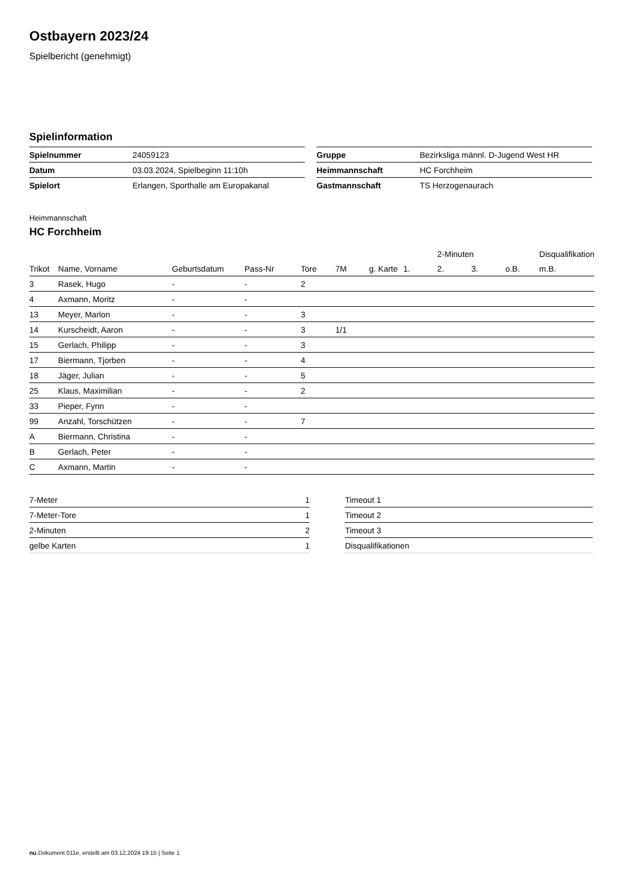Ostbayern 2023/24
Spielbericht (genehmigt)
Spielinformation
| Spielnummer | 24059123 |
| Datum | 03.03.2024, Spielbeginn 11:10h |
| Spielort | Erlangen, Sporthalle am Europakanal |
| Gruppe | Bezirksliga männl. D-Jugend West HR |
| Heimmannschaft | HC Forchheim |
| Gastmannschaft | TS Herzogenaurach |
Heimmannschaft
HC Forchheim
| | | | | | | | | 2-Minuten | | | Disqualifikation |
| --- | --- | --- | --- | --- | --- | --- | --- | --- | --- | --- | --- |
| Trikot | Name, Vorname | Geburtsdatum | Pass-Nr | Tore | 7M | g. Karte | 1. | 2. | 3. | o.B. | m.B. |
| 3 | Rasek, Hugo | - | - | 2 | | | | | | | |
| 4 | Axmann, Moritz | - | - | | | | | | | | |
| 13 | Meyer, Marlon | - | - | 3 | | | | | | | |
| 14 | Kurscheidt, Aaron | - | - | 3 | 1/1 | | | | | | |
| 15 | Gerlach, Philipp | - | - | 3 | | | | | | | |
| 17 | Biermann, Tjorben | - | - | 4 | | | | | | | |
| 18 | Jäger, Julian | - | - | 5 | | | | | | | |
| 25 | Klaus, Maximilian | - | - | 2 | | | | | | | |
| 33 | Pieper, Fynn | - | - | | | | | | | | |
| 99 | Anzahl, Torschützen | - | - | 7 | | | | | | | |
| A | Biermann, Christina | - | - | | | | | | | | |
| B | Gerlach, Peter | - | - | | | | | | | | |
| C | Axmann, Martin | - | - | | | | | | | | |
| 7-Meter | 1 |
| 7-Meter-Tore | 1 |
| 2-Minuten | 2 |
| gelbe Karten | 1 |
| Timeout 1 |
| Timeout 2 |
| Timeout 3 |
| Disqualifikationen |
nu.Dokument 011e, erstellt am 03.12.2024 19:15 | Seite 1